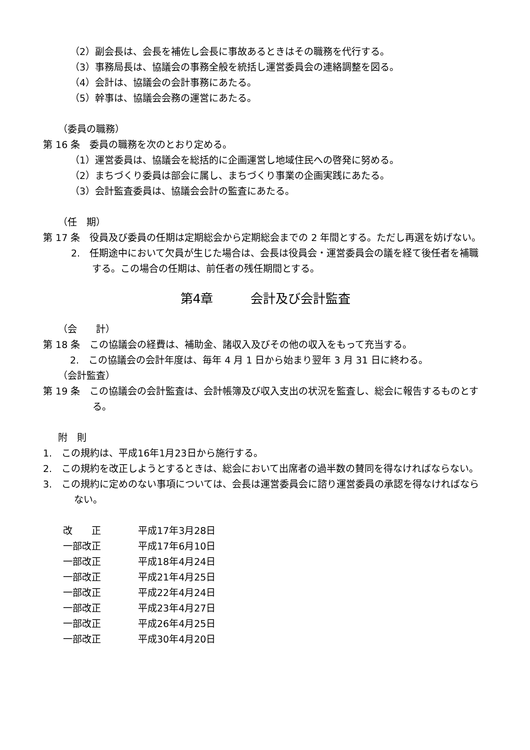（2）副会長は、会長を補佐し会長に事故あるときはその職務を代行する。
（3）事務局長は、協議会の事務全般を統括し運営委員会の連絡調整を図る。
（4）会計は、協議会の会計事務にあたる。
（5）幹事は、協議会会務の運営にあたる。
（委員の職務）
第 16 条　委員の職務を次のとおり定める。
（1）運営委員は、協議会を総括的に企画運営し地域住民への啓発に努める。
（2）まちづくり委員は部会に属し、まちづくり事業の企画実践にあたる。
（3）会計監査委員は、協議会会計の監査にあたる。
（任　期）
第 17 条　役員及び委員の任期は定期総会から定期総会までの 2 年間とする。ただし再選を妨げない。
2.　任期途中において欠員が生じた場合は、会長は役員会・運営委員会の議を経て後任者を補職する。この場合の任期は、前任者の残任期間とする。
第4章　　　会計及び会計監査
（会　　計）
第 18 条　この協議会の経費は、補助金、諸収入及びその他の収入をもって充当する。
2.　この協議会の会計年度は、毎年 4 月 1 日から始まり翌年 3 月 31 日に終わる。
（会計監査）
第 19 条　この協議会の会計監査は、会計帳簿及び収入支出の状況を監査し、総会に報告するものとする。
附　則
1.　この規約は、平成16年1月23日から施行する。
2.　この規約を改正しようとするときは、総会において出席者の過半数の賛同を得なければならない。
3.　この規約に定めのない事項については、会長は運営委員会に諮り運営委員の承認を得なければならない。
| 改 正 | 平成17年3月28日 |
| 一部改正 | 平成17年6月10日 |
| 一部改正 | 平成18年4月24日 |
| 一部改正 | 平成21年4月25日 |
| 一部改正 | 平成22年4月24日 |
| 一部改正 | 平成23年4月27日 |
| 一部改正 | 平成26年4月25日 |
| 一部改正 | 平成30年4月20日 |